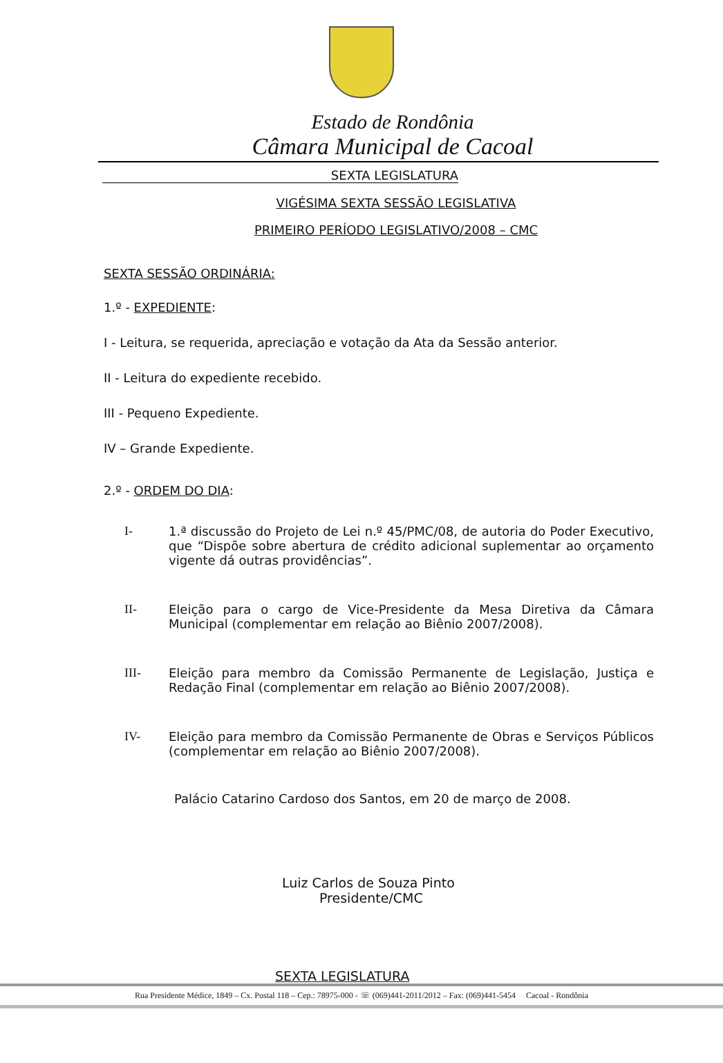Estado de Rondônia
Câmara Municipal de Cacoal
SEXTA LEGISLATURA
VIGÉSIMA SEXTA SESSÃO LEGISLATIVA
PRIMEIRO PERÍODO LEGISLATIVO/2008 – CMC
SEXTA SESSÃO ORDINÁRIA:
1.º - EXPEDIENTE:
I - Leitura, se requerida, apreciação e votação da Ata da Sessão anterior.
II - Leitura do expediente recebido.
III - Pequeno Expediente.
IV – Grande Expediente.
2.º - ORDEM DO DIA:
I- 1.ª discussão do Projeto de Lei n.º 45/PMC/08, de autoria do Poder Executivo, que “Dispõe sobre abertura de crédito adicional suplementar ao orçamento vigente dá outras providências”.
II- Eleição para o cargo de Vice-Presidente da Mesa Diretiva da Câmara Municipal (complementar em relação ao Biênio 2007/2008).
III- Eleição para membro da Comissão Permanente de Legislação, Justiça e Redação Final (complementar em relação ao Biênio 2007/2008).
IV- Eleição para membro da Comissão Permanente de Obras e Serviços Públicos (complementar em relação ao Biênio 2007/2008).
Palácio Catarino Cardoso dos Santos, em 20 de março de 2008.
Luiz Carlos de Souza Pinto
Presidente/CMC
SEXTA LEGISLATURA
Rua Presidente Médice, 1849 – Cx. Postal 118 – Cep.: 78975-000 - ☏ (069)441-2011/2012 – Fax: (069)441-5454 Cacoal - Rondônia